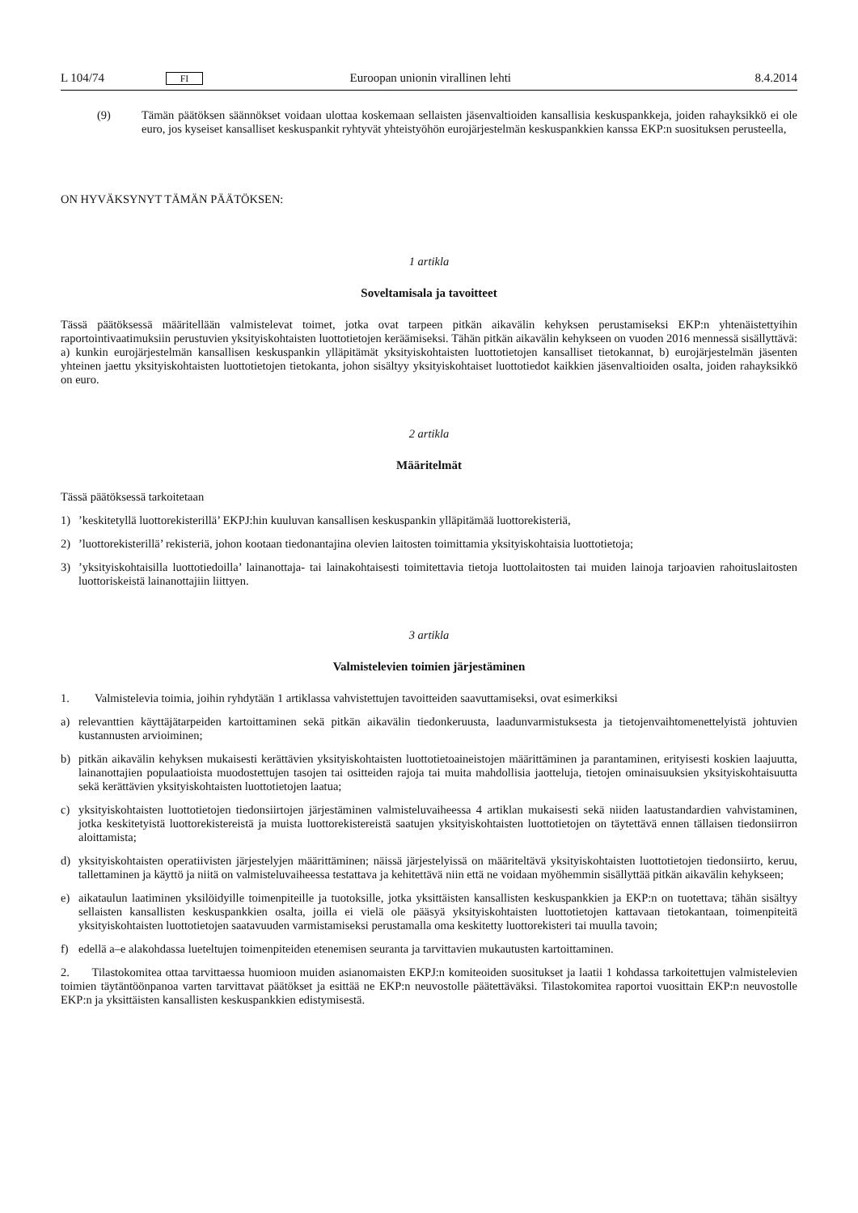L 104/74 FI Euroopan unionin virallinen lehti 8.4.2014
(9) Tämän päätöksen säännökset voidaan ulottaa koskemaan sellaisten jäsenvaltioiden kansallisia keskuspankkeja, joiden rahayksikkö ei ole euro, jos kyseiset kansalliset keskuspankit ryhtyvät yhteistyöhön eurojärjestelmän keskuspankkien kanssa EKP:n suosituksen perusteella,
ON HYVÄKSYNYT TÄMÄN PÄÄTÖKSEN:
1 artikla
Soveltamisala ja tavoitteet
Tässä päätöksessä määritellään valmistelevat toimet, jotka ovat tarpeen pitkän aikavälin kehyksen perustamiseksi EKP:n yhtenäistettyihin raportointivaatimuksiin perustuvien yksityiskohtaisten luottotietojen keräämiseksi. Tähän pitkän aikavälin kehykseen on vuoden 2016 mennessä sisällyttävä: a) kunkin eurojärjestelmän kansallisen keskuspankin ylläpitämät yksityiskohtaisten luottotietojen kansalliset tietokannat, b) eurojärjestelmän jäsenten yhteinen jaettu yksityiskohtaisten luottotietojen tietokanta, johon sisältyy yksityiskohtaiset luottotiedot kaikkien jäsenvaltioiden osalta, joiden rahayksikkö on euro.
2 artikla
Määritelmät
Tässä päätöksessä tarkoitetaan
1)’keskitetyllä luottorekisterillä’ EKPJ:hin kuuluvan kansallisen keskuspankin ylläpitämää luottorekisteriä,
2)’luottorekisterillä’ rekisteriä, johon kootaan tiedonantajina olevien laitosten toimittamia yksityiskohtaisia luottotietoja;
3)’yksityiskohtaisilla luottotiedoilla’ lainanottaja- tai lainakohtaisesti toimitettavia tietoja luottolaitosten tai muiden lainoja tarjoavien rahoituslaitosten luottoriskeistä lainanottajiin liittyen.
3 artikla
Valmistelevien toimien järjestäminen
1. Valmistelevia toimia, joihin ryhdytään 1 artiklassa vahvistettujen tavoitteiden saavuttamiseksi, ovat esimerkiksi
a) relevanttien käyttäjätarpeiden kartoittaminen sekä pitkän aikavälin tiedonkeruusta, laadunvarmistuksesta ja tietojenvaihtomenettelyistä johtuvien kustannusten arvioiminen;
b) pitkän aikavälin kehyksen mukaisesti kerättävien yksityiskohtaisten luottotietoaineistojen määrittäminen ja parantaminen, erityisesti koskien laajuutta, lainanottajien populaatioista muodostettujen tasojen tai ositteiden rajoja tai muita mahdollisia jaotteluja, tietojen ominaisuuksien yksityiskohtaisuutta sekä kerättävien yksityiskohtaisten luottotietojen laatua;
c) yksityiskohtaisten luottotietojen tiedonsiirtojen järjestäminen valmisteluvaiheessa 4 artiklan mukaisesti sekä niiden laatustandardien vahvistaminen, jotka keskitetyistä luottorekistereistä ja muista luottorekistereistä saatujen yksityiskohtaisten luottotietojen on täytettävä ennen tällaisen tiedonsiirron aloittamista;
d) yksityiskohtaisten operatiivisten järjestelyjen määrittäminen; näissä järjestelyissä on määriteltävä yksityiskohtaisten luottotietojen tiedonsiirto, keruu, tallettaminen ja käyttö ja niitä on valmisteluvaiheessa testattava ja kehitettävä niin että ne voidaan myöhemmin sisällyttää pitkän aikavälin kehykseen;
e) aikataulun laatiminen yksilöidyille toimenpiteille ja tuotoksille, jotka yksittäisten kansallisten keskuspankkien ja EKP:n on tuotettava; tähän sisältyy sellaisten kansallisten keskuspankkien osalta, joilla ei vielä ole pääsyä yksityiskohtaisten luottotietojen kattavaan tietokantaan, toimenpiteitä yksityiskohtaisten luottotietojen saatavuuden varmistamiseksi perustamalla oma keskitetty luottorekisteri tai muulla tavoin;
f) edellä a–e alakohdassa lueteltujen toimenpiteiden etenemisen seuranta ja tarvittavien mukautusten kartoittaminen.
2. Tilastokomitea ottaa tarvittaessa huomioon muiden asianomaisten EKPJ:n komiteoiden suositukset ja laatii 1 kohdassa tarkoitettujen valmistelevien toimien täytäntöönpanoa varten tarvittavat päätökset ja esittää ne EKP:n neuvostolle päätettäväksi. Tilastokomitea raportoi vuosittain EKP:n neuvostolle EKP:n ja yksittäisten kansallisten keskuspankkien edistymisestä.